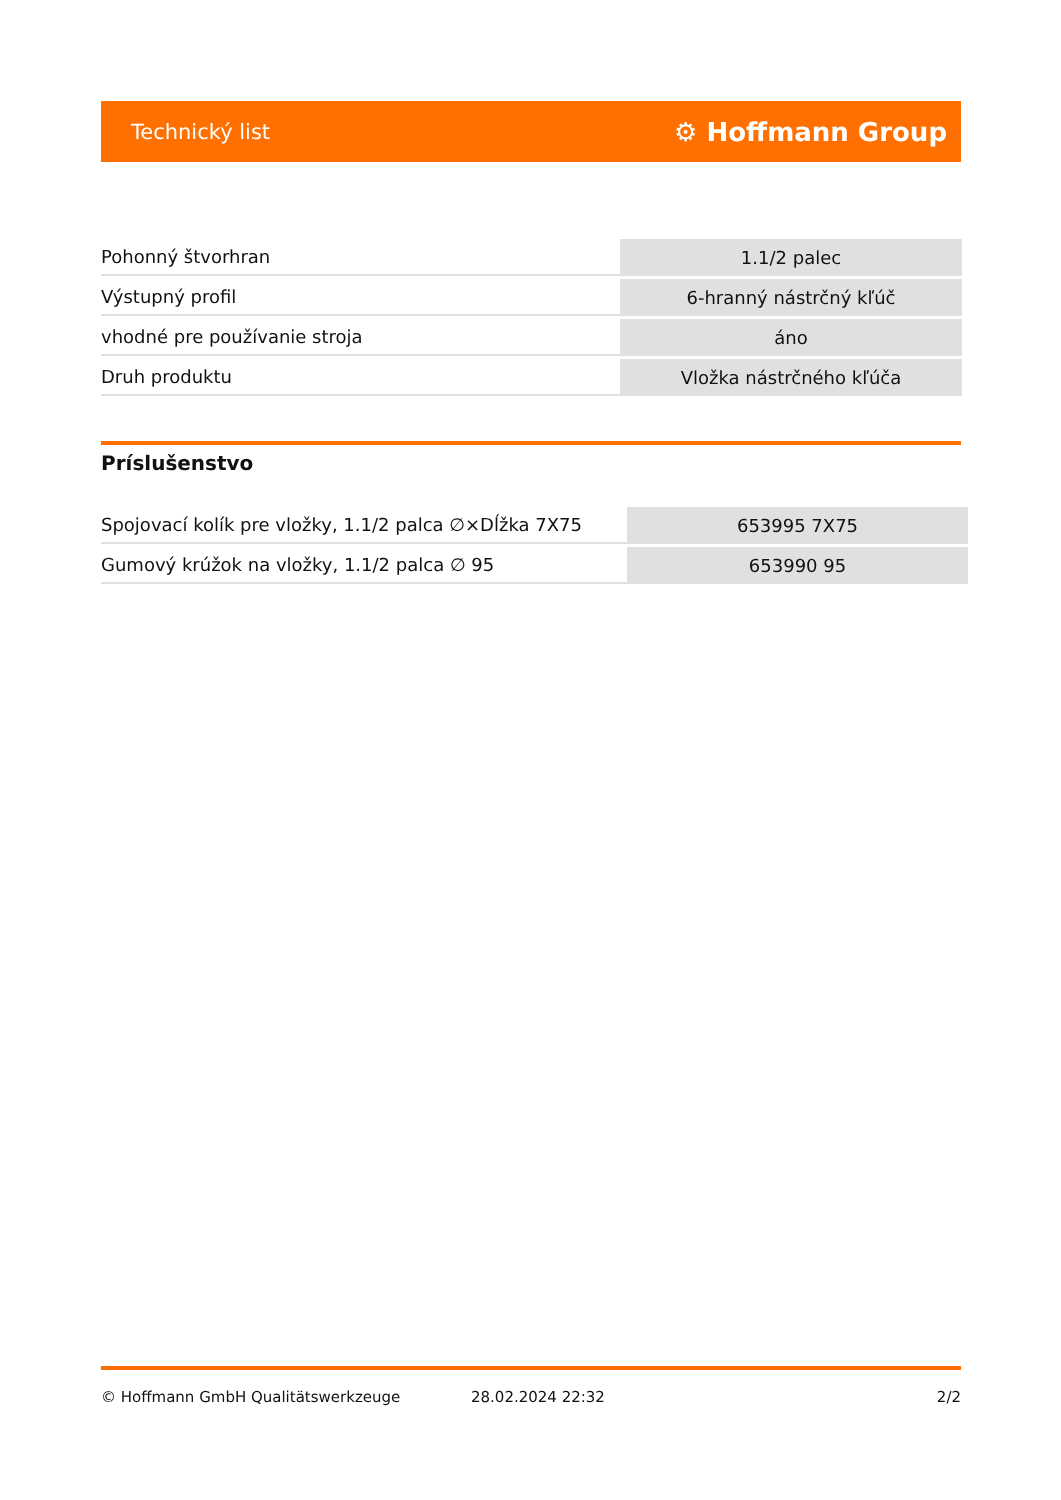Technický list ⚙ Hoffmann Group
| Pohonný štvorhran | 1.1/2 palec |
| Výstupný profil | 6-hranný nástrčný kľúč |
| vhodné pre používanie stroja | áno |
| Druh produktu | Vložka nástrčného kľúča |
Príslušenstvo
| Spojovací kolík pre vložky, 1.1/2 palca ∅×Dĺžka 7X75 | 653995 7X75 |
| Gumový krúžok na vložky, 1.1/2 palca ∅ 95 | 653990 95 |
© Hoffmann GmbH Qualitätswerkzeuge 28.02.2024 22:32 2/2